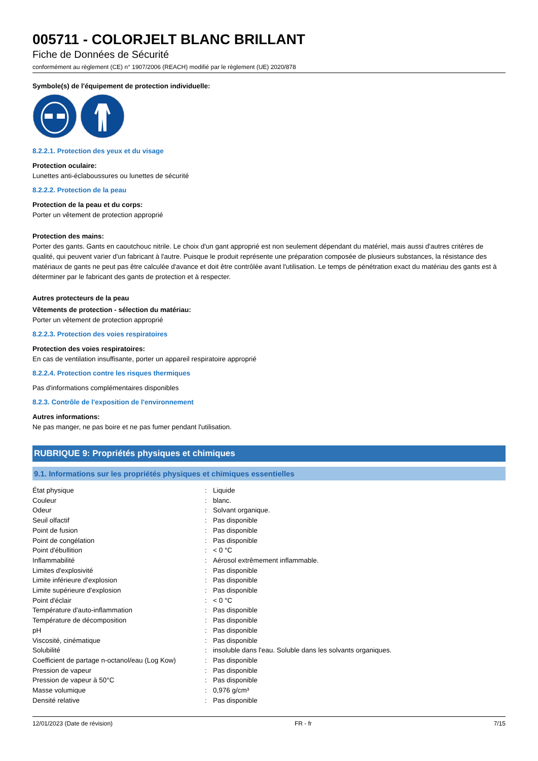005711 - COLORJELT BLANC BRILLANT
Fiche de Données de Sécurité
conformément au règlement (CE) n° 1907/2006 (REACH) modifié par le règlement (UE) 2020/878
Symbole(s) de l'équipement de protection individuelle:
8.2.2.1. Protection des yeux et du visage
Protection oculaire:
Lunettes anti-éclaboussures ou lunettes de sécurité
8.2.2.2. Protection de la peau
Protection de la peau et du corps:
Porter un vêtement de protection approprié
Protection des mains:
Porter des gants. Gants en caoutchouc nitrile. Le choix d'un gant approprié est non seulement dépendant du matériel, mais aussi d'autres critères de qualité, qui peuvent varier d'un fabricant à l'autre. Puisque le produit représente une préparation composée de plusieurs substances, la résistance des matériaux de gants ne peut pas être calculée d'avance et doit être contrôlée avant l'utilisation. Le temps de pénétration exact du matériau des gants est à déterminer par le fabricant des gants de protection et à respecter.
Autres protecteurs de la peau
Vêtements de protection - sélection du matériau:
Porter un vêtement de protection approprié
8.2.2.3. Protection des voies respiratoires
Protection des voies respiratoires:
En cas de ventilation insuffisante, porter un appareil respiratoire approprié
8.2.2.4. Protection contre les risques thermiques
Pas d'informations complémentaires disponibles
8.2.3. Contrôle de l'exposition de l'environnement
Autres informations:
Ne pas manger, ne pas boire et ne pas fumer pendant l'utilisation.
RUBRIQUE 9: Propriétés physiques et chimiques
9.1. Informations sur les propriétés physiques et chimiques essentielles
| État physique | : | Liquide |
| Couleur | : | blanc. |
| Odeur | : | Solvant organique. |
| Seuil olfactif | : | Pas disponible |
| Point de fusion | : | Pas disponible |
| Point de congélation | : | Pas disponible |
| Point d'ébullition | : | < 0 °C |
| Inflammabilité | : | Aérosol extrêmement inflammable. |
| Limites d'explosivité | : | Pas disponible |
| Limite inférieure d'explosion | : | Pas disponible |
| Limite supérieure d'explosion | : | Pas disponible |
| Point d'éclair | : | < 0 °C |
| Température d'auto-inflammation | : | Pas disponible |
| Température de décomposition | : | Pas disponible |
| pH | : | Pas disponible |
| Viscosité, cinématique | : | Pas disponible |
| Solubilité | : | insoluble dans l'eau. Soluble dans les solvants organiques. |
| Coefficient de partage n-octanol/eau (Log Kow) | : | Pas disponible |
| Pression de vapeur | : | Pas disponible |
| Pression de vapeur à 50°C | : | Pas disponible |
| Masse volumique | : | 0,976 g/cm³ |
| Densité relative | : | Pas disponible |
12/01/2023 (Date de révision) FR - fr 7/15